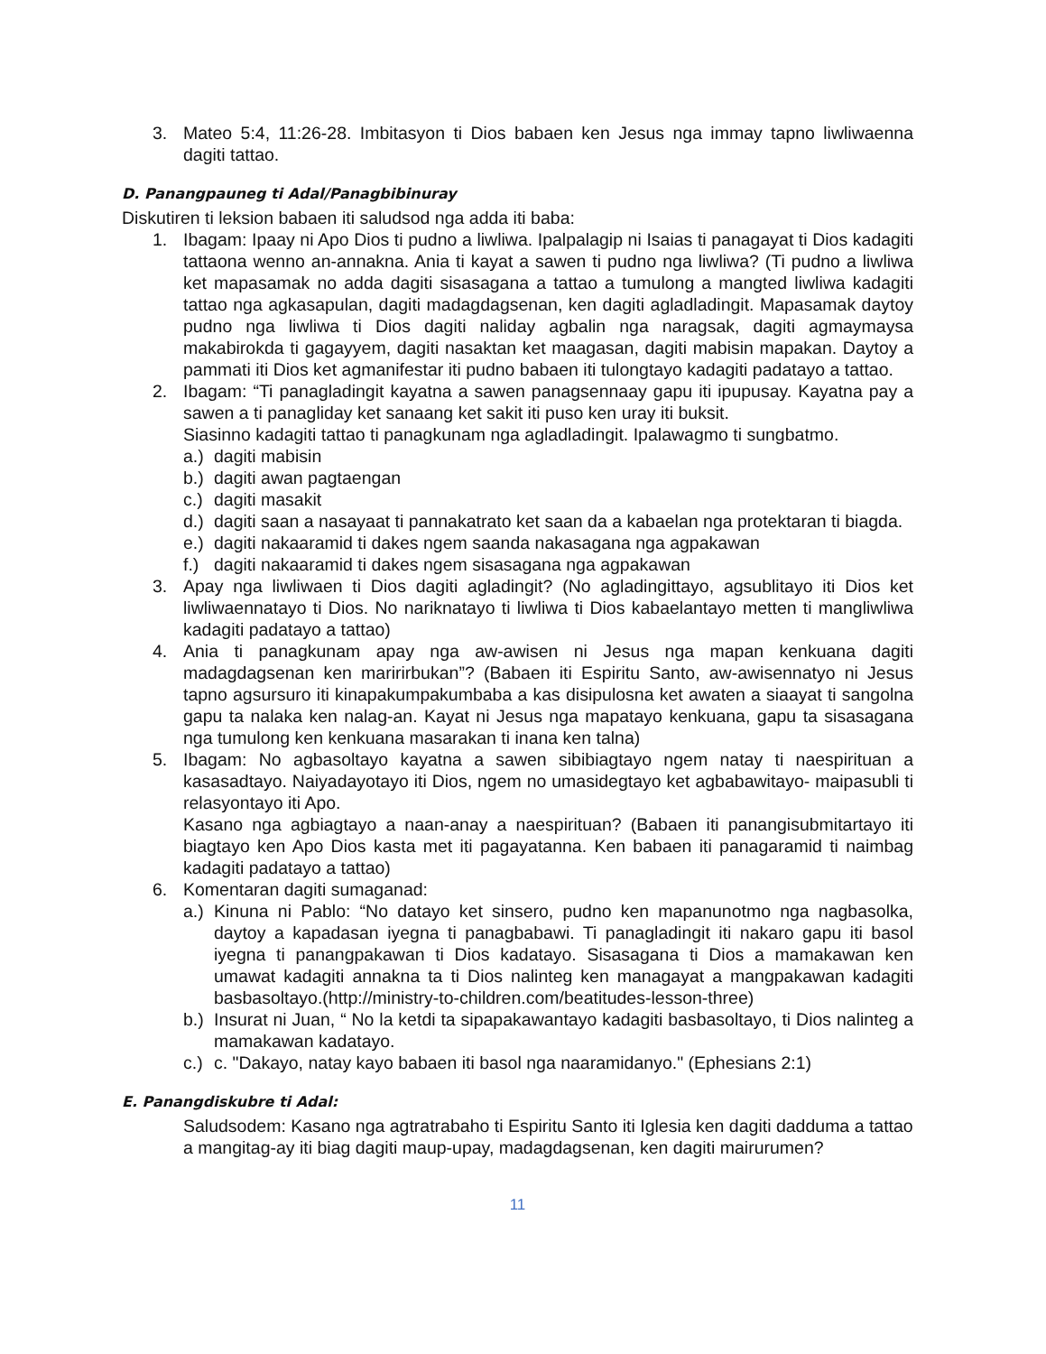3. Mateo 5:4, 11:26-28. Imbitasyon ti Dios babaen ken Jesus nga immay tapno liwliwaenna dagiti tattao.
D. Panangpauneg ti Adal/Panagbibinuray
Diskutiren ti leksion babaen iti saludsod nga adda iti baba:
1. Ibagam: Ipaay ni Apo Dios ti pudno a liwliwa. Ipalpalagip ni Isaias ti panagayat ti Dios kadagiti tattaona wenno an-annakna. Ania ti kayat a sawen ti pudno nga liwliwa? (Ti pudno a liwliwa ket mapasamak no adda dagiti sisasagana a tattao a tumulong a mangted liwliwa kadagiti tattao nga agkasapulan, dagiti madagdagsenan, ken dagiti agladladingit. Mapasamak daytoy pudno nga liwliwa ti Dios dagiti naliday agbalin nga naragsak, dagiti agmaymaysa makabirokda ti gagayyem, dagiti nasaktan ket maagasan, dagiti mabisin mapakan. Daytoy a pammati iti Dios ket agmanifestar iti pudno babaen iti tulongtayo kadagiti padatayo a tattao.
2. Ibagam: “Ti panagladingit kayatna a sawen panagsennaay gapu iti ipupusay. Kayatna pay a sawen a ti panagliday ket sanaang ket sakit iti puso ken uray iti buksit.
Siasinno kadagiti tattao ti panagkunam nga agladladingit. Ipalawagmo ti sungbatmo.
a.)
dagiti mabisin
b.)
dagiti awan pagtaengan
c.)
dagiti masakit
d.)
dagiti saan a nasayaat ti pannakatrato ket saan da a kabaelan nga protektaran ti biagda.
e.)
dagiti nakaaramid ti dakes ngem saanda nakasagana nga agpakawan
f.)
dagiti nakaaramid ti dakes ngem sisasagana nga agpakawan
3. Apay nga liwliwaen ti Dios dagiti agladingit? (No agladingittayo, agsublitayo iti Dios ket liwliwaennatayo ti Dios. No nariknatayo ti liwliwa ti Dios kabaelantayo metten ti mangliwliwa kadagiti padatayo a tattao)
4. Ania ti panagkunam apay nga aw-awisen ni Jesus nga mapan kenkuana dagiti madagdagsenan ken maririrbukan”? (Babaen iti Espiritu Santo, aw-awisennatyo ni Jesus tapno agsursuro iti kinapakumpakumbaba a kas disipulosna ket awaten a siaayat ti sangolna gapu ta nalaka ken nalag-an. Kayat ni Jesus nga mapatayo kenkuana, gapu ta sisasagana nga tumulong ken kenkuana masarakan ti inana ken talna)
5. Ibagam: No agbasoltayo kayatna a sawen sibibiagtayo ngem natay ti naespirituan a kasasadtayo. Naiyadayotayo iti Dios, ngem no umasidegtayo ket agbabawitayo- maipasubli ti relasyontayo iti Apo.
Kasano nga agbiagtayo a naan-anay a naespirituan? (Babaen iti panangisubmitartayo iti biagtayo ken Apo Dios kasta met iti pagayatanna. Ken babaen iti panagaramid ti naimbag kadagiti padatayo a tattao)
6. Komentaran dagiti sumaganad:
a.)
Kinuna ni Pablo: “No datayo ket sinsero, pudno ken mapanunotmo nga nagbasolka, daytoy a kapadasan iyegna ti panagbabawi. Ti panagladingit iti nakaro gapu iti basol iyegna ti panangpakawan ti Dios kadatayo. Sisasagana ti Dios a mamakawan ken umawat kadagiti annakna ta ti Dios nalinteg ken managayat a mangpakawan kadagiti basbasoltayo.(http://ministry-to-children.com/beatitudes-lesson-three)
b.)
Insurat ni Juan, “ No la ketdi ta sipapakawantayo kadagiti basbasoltayo, ti Dios nalinteg a mamakawan kadatayo.
c.)
c. "Dakayo, natay kayo babaen iti basol nga naaramidanyo." (Ephesians 2:1)
E. Panangdiskubre ti Adal:
Saludsodem: Kasano nga agtratrabaho ti Espiritu Santo iti Iglesia ken dagiti dadduma a tattao a mangitag-ay iti biag dagiti maup-upay, madagdagsenan, ken dagiti mairurumen?
11